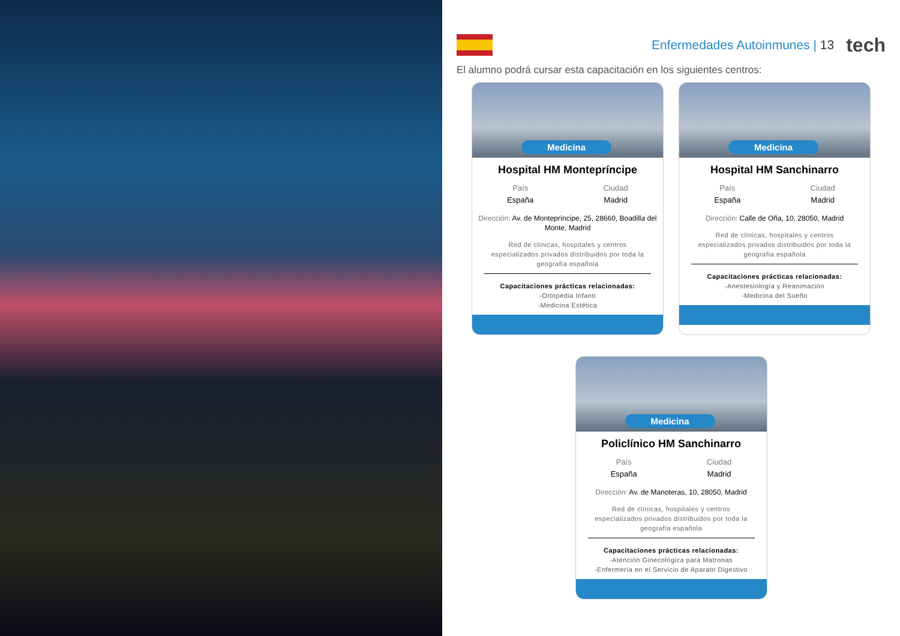Enfermedades Autoinmunes | 13
tech
El alumno podrá cursar esta capacitación en los siguientes centros:
Medicina
Hospital HM Montepríncipe
País
España
Ciudad
Madrid
Dirección: Av. de Montepríncipe, 25, 28660, Boadilla del Monte, Madrid
Red de clínicas, hospitales y centros especializados privados distribuidos por toda la geografía española
Capacitaciones prácticas relacionadas:
-Ortopedia Infanti
-Medicina Estética
Medicina
Hospital HM Sanchinarro
País
España
Ciudad
Madrid
Dirección: Calle de Oña, 10, 28050, Madrid
Red de clínicas, hospitales y centros especializados privados distribuidos por toda la geografía española
Capacitaciones prácticas relacionadas:
-Anestesiología y Reanimación
-Medicina del Sueño
Medicina
Policlínico HM Sanchinarro
País
España
Ciudad
Madrid
Dirección: Av. de Manoteras, 10, 28050, Madrid
Red de clínicas, hospitales y centros especializados privados distribuidos por toda la geografía española
Capacitaciones prácticas relacionadas:
-Atención Ginecológica para Matronas
-Enfermería en el Servicio de Aparato Digestivo